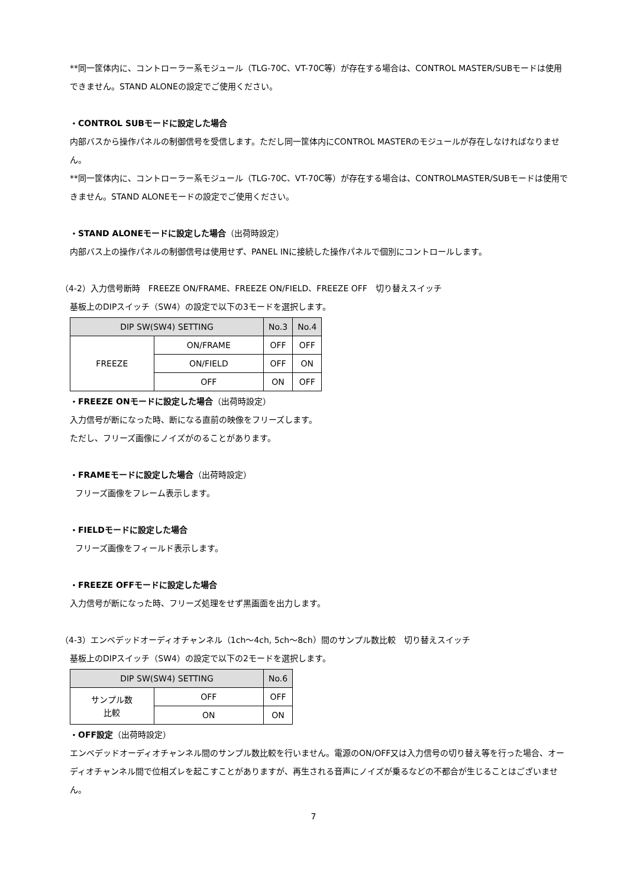**同一筐体内に、コントローラー系モジュール（TLG-70C、VT-70C等）が存在する場合は、CONTROL MASTER/SUBモードは使用できません。STAND ALONEの設定でご使用ください。
・CONTROL SUBモードに設定した場合
内部バスから操作パネルの制御信号を受信します。ただし同一筐体内にCONTROL MASTERのモジュールが存在しなければなりません。
**同一筐体内に、コントローラー系モジュール（TLG-70C、VT-70C等）が存在する場合は、CONTROLMASTER/SUBモードは使用できません。STAND ALONEモードの設定でご使用ください。
・STAND ALONEモードに設定した場合（出荷時設定）
内部バス上の操作パネルの制御信号は使用せず、PANEL INに接続した操作パネルで個別にコントロールします。
（4-2）入力信号断時　FREEZE ON/FRAME、FREEZE ON/FIELD、FREEZE OFF　切り替えスイッチ
基板上のDIPスイッチ（SW4）の設定で以下の3モードを選択します。
| DIP SW(SW4) SETTING | | No.3 | No.4 |
| --- | --- | --- | --- |
| FREEZE | ON/FRAME | OFF | OFF |
| | ON/FIELD | OFF | ON |
| | OFF | ON | OFF |
・FREEZE ONモードに設定した場合（出荷時設定）
入力信号が断になった時、断になる直前の映像をフリーズします。
ただし、フリーズ画像にノイズがのることがあります。
・FRAMEモードに設定した場合（出荷時設定）
フリーズ画像をフレーム表示します。
・FIELDモードに設定した場合
フリーズ画像をフィールド表示します。
・FREEZE OFFモードに設定した場合
入力信号が断になった時、フリーズ処理をせず黒画面を出力します。
（4-3）エンベデッドオーディオチャンネル（1ch～4ch, 5ch～8ch）間のサンプル数比較　切り替えスイッチ
基板上のDIPスイッチ（SW4）の設定で以下の2モードを選択します。
| DIP SW(SW4) SETTING | | No.6 |
| --- | --- | --- |
| サンプル数 比較 | OFF | OFF |
| | ON | ON |
・OFF設定（出荷時設定）
エンベデッドオーディオチャンネル間のサンプル数比較を行いません。電源のON/OFF又は入力信号の切り替え等を行った場合、オーディオチャンネル間で位相ズレを起こすことがありますが、再生される音声にノイズが乗るなどの不都合が生じることはございません。
7